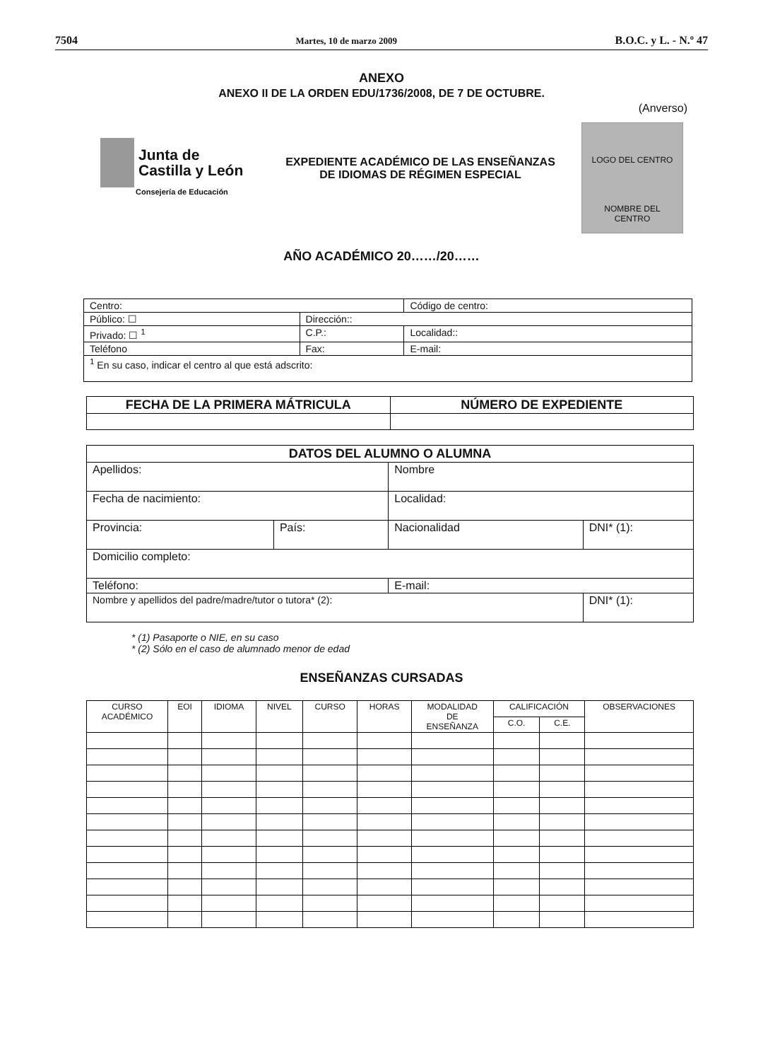7504 Martes, 10 de marzo 2009 B.O.C. y L. - N.º 47
ANEXO
ANEXO II DE LA ORDEN EDU/1736/2008, DE 7 DE OCTUBRE.
(Anverso)
Junta de
Castilla y León
Consejería de Educación
EXPEDIENTE ACADÉMICO DE LAS ENSEÑANZAS
DE IDIOMAS DE RÉGIMEN ESPECIAL
LOGO DEL CENTRO
NOMBRE DEL
CENTRO
AÑO ACADÉMICO 20……/20……
| Centro: | | | Código de centro: |
| Público: ☐ | Dirección:: | | |
| Privado: ☐ <sup>1</sup> | C.P.: | Localidad:: | |
| Teléfono | Fax: | E-mail: | |
| <sup>1</sup> En su caso, indicar el centro al que está adscrito: | | | |
| FECHA DE LA PRIMERA MÁTRICULA | NÚMERO DE EXPEDIENTE |
| --- | --- |
| DATOS DEL ALUMNO O ALUMNA | | | |
| --- | --- | --- | --- |
| Apellidos: | | Nombre | |
| Fecha de nacimiento: | | Localidad: | |
| Provincia: | País: | Nacionalidad | DNI* (1): |
| Domicilio completo: | | | |
| Teléfono: | | E-mail: | |
| Nombre y apellidos del padre/madre/tutor o tutora* (2): | | | DNI* (1): |
* (1) Pasaporte o NIE, en su caso
* (2) Sólo en el caso de alumnado menor de edad
ENSEÑANZAS CURSADAS
| CURSO ACADÉMICO | EOI | IDIOMA | NIVEL | CURSO | HORAS | MODALIDAD DE ENSEÑANZA | CALIFICACIÓN | | OBSERVACIONES |
| --- | --- | --- | --- | --- | --- | --- | --- | --- | --- |
| | | | | | | | C.O. | C.E. | |